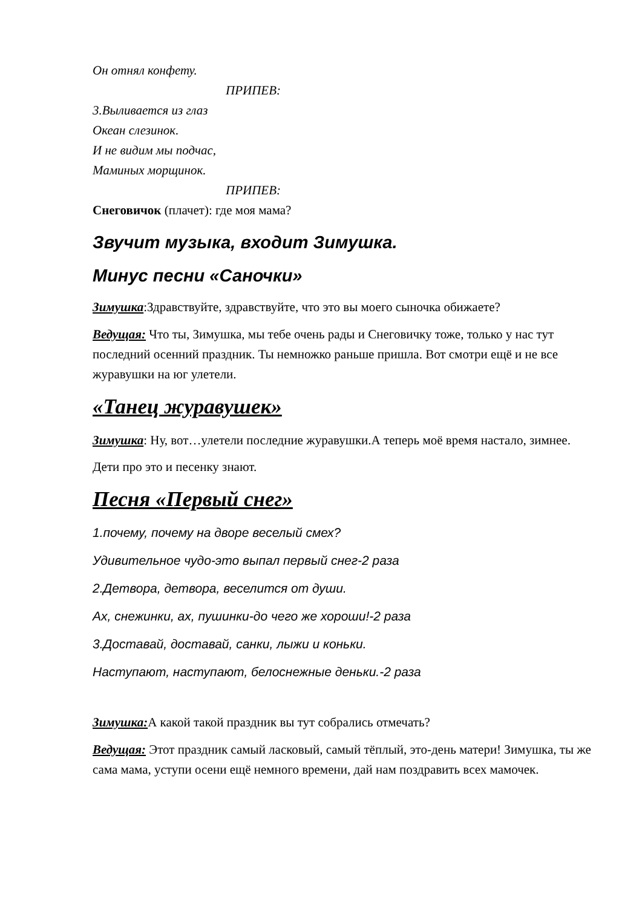Он отнял конфету.
ПРИПЕВ:
3.Выливается из глаз
Океан слезинок.
И не видим мы подчас,
Маминых морщинок.
ПРИПЕВ:
Снеговичок (плачет): где моя мама?
Звучит музыка, входит Зимушка.
Минус песни «Саночки»
Зимушка:Здравствуйте, здравствуйте, что это вы моего сыночка обижаете?
Ведущая: Что ты, Зимушка, мы тебе очень рады и Снеговичку тоже, только у нас тут последний осенний праздник. Ты немножко раньше пришла. Вот смотри ещё и не все журавушки на юг улетели.
«Танец журавушек»
Зимушка: Ну, вот…улетели последние журавушки.А теперь моё время настало, зимнее.
Дети про это и песенку знают.
Песня «Первый снег»
1.почему, почему на дворе веселый смех?
Удивительное чудо-это выпал первый снег-2 раза
2.Детвора, детвора, веселится от души.
Ах, снежинки, ах, пушинки-до чего же хороши!-2 раза
3.Доставай, доставай, санки, лыжи и коньки.
Наступают, наступают, белоснежные деньки.-2 раза
Зимушка: А какой такой праздник вы тут собрались отмечать?
Ведущая: Этот праздник самый ласковый, самый тёплый, это-день матери! Зимушка, ты же сама мама, уступи осени ещё немного времени, дай нам поздравить всех мамочек.